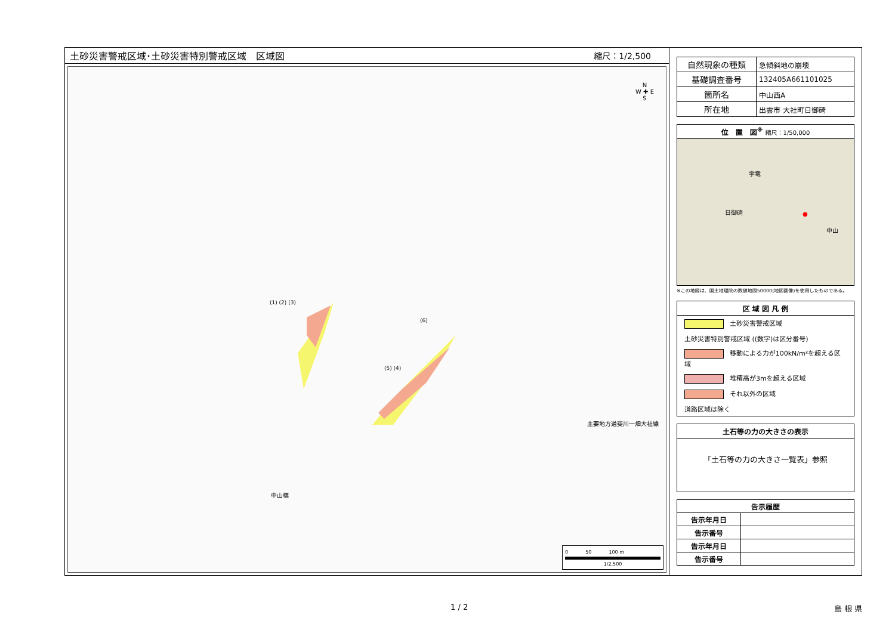土砂災害警戒区域･土砂災害特別警戒区域　区域図 縮尺：1/2,500
N
W ✚ E
S
(1) (2) (3)
(6)
(5) (4)
中山橋
主要地方道斐川一畑大社線
0 　　　 50 　　　 100 m
1/2,500
| 自然現象の種類 | 急傾斜地の崩壊 |
| 基礎調査番号 | 132405A661101025 |
| 箇所名 | 中山西A |
| 所在地 | 出雲市 大社町日御碕 |
位　置　図<sup>※</sup> 縮尺：1/50,000
日御碕
宇竜
中山
●
※この地図は、国土地理院の数値地図50000(地図画像)を使用したものである。
区 域 図 凡 例
土砂災害警戒区域
土砂災害特別警戒区域 ((数字)は区分番号)
移動による力が100kN/m²を超える区域
堆積高が3mを超える区域
それ以外の区域
道路区域は除く
土石等の力の大きさの表示
「土石等の力の大きさ一覧表」参照
| 告示履歴 | |
| --- | --- |
| 告示年月日 | |
| 告示番号 | |
| 告示年月日 | |
| 告示番号 | |
1 / 2 島 根 県